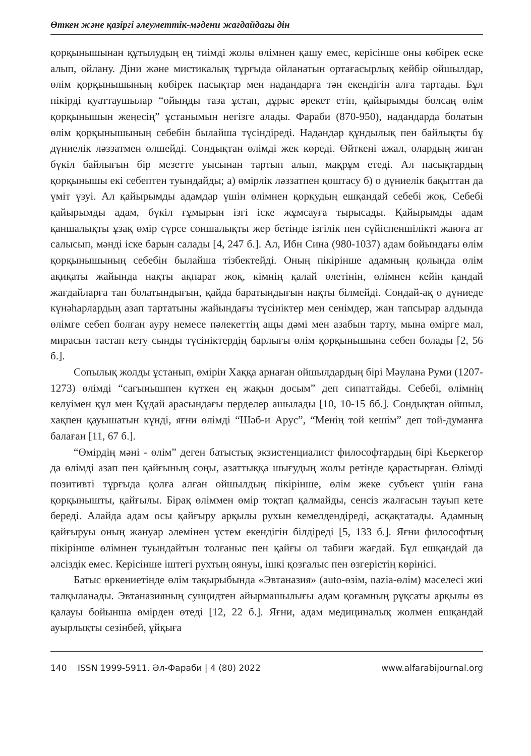Өткен және қазіргі әлеуметтік-мәдени жағдайдағы дін
қорқынышынан құтылудың ең тиімді жолы өлімнен қашу емес, керісінше оны көбірек еске алып, ойлану. Діни және мистикалық тұрғыда ойланатын ортағасырлық кейбір ойшылдар, өлім қорқынышының көбірек пасықтар мен надандарға тән екендігін алға тартады. Бұл пікірді қуаттаушылар “ойыңды таза ұстап, дұрыс әрекет етіп, қайырымды болсаң өлім қорқынышын жеңесің” ұстанымын негізге алады. Фараби (870-950), надандарда болатын өлім қорқынышының себебін былайша түсіндіреді. Надандар құндылық пен байлықты бұ дүниелік ләззатмен өлшейді. Сондықтан өлімді жек көреді. Өйткені ажал, олардың жиған бүкіл байлығын бір мезетте уысынан тартып алып, мақрұм етеді. Ал пасықтардың қорқынышы екі себептен туындайды; а) өмірлік ләззатпен қоштасу б) о дүниелік бақыттан да үміт үзуі. Ал қайырымды адамдар үшін өлімнен қорқудың ешқандай себебі жоқ. Себебі қайырымды адам, бүкіл ғұмырын ізгі іске жұмсауға тырысады. Қайырымды адам қаншалықты ұзақ өмір сүрсе соншалықты жер бетінде ізгілік пен сүйіспеншілікті жаюға ат салысып, мәнді іске барын салады [4, 247 б.]. Ал, Ибн Сина (980-1037) адам бойындағы өлім қорқынышының себебін былайша тізбектейді. Оның пікірінше адамның қолында өлім ақиқаты жайында нақты ақпарат жоқ, кімнің қалай өлетінін, өлімнен кейін қандай жағдайларға тап болатындығын, қайда баратындығын нақты білмейді. Сондай-ақ о дүниеде күнәһарлардың азап тартатыны жайындағы түсініктер мен сенімдер, жан тапсырар алдында өлімге себеп болған ауру немесе пәлекеттің ащы дәмі мен азабын тарту, мына өмірге мал, мирасын тастап кету сынды түсініктердің барлығы өлім қорқынышына себеп болады [2, 56 б.].
Сопылық жолды ұстанып, өмірін Хаққа арнаған ойшылдардың бірі Мәулана Руми (1207-1273) өлімді “сағынышпен күткен ең жақын досым” деп сипаттайды. Себебі, өлімнің келуімен құл мен Құдай арасындағы перделер ашылады [10, 10-15 бб.]. Сондықтан ойшыл, хақпен қауышатын күнді, яғни өлімді “Шәб-и Арус”, “Менің той кешім” деп той-думанға балаған [11, 67 б.].
“Өмірдің мәні - өлім” деген батыстық экзистенциалист философтардың бірі Кьеркегор да өлімді азап пен қайғының соңы, азаттыққа шығудың жолы ретінде қарастырған. Өлімді позитивті тұрғыда қолға алған ойшылдың пікірінше, өлім жеке субъект үшін ғана қорқынышты, қайғылы. Бірақ өліммен өмір тоқтап қалмайды, сенсіз жалғасын тауып кете береді. Алайда адам осы қайғыру арқылы рухын кемелдендіреді, асқақтатады. Адамның қайғыруы оның жануар әлемінен үстем екендігін білдіреді [5, 133 б.]. Яғни философтың пікірінше өлімнен туындайтын толғаныс пен қайғы ол табиғи жағдай. Бұл ешқандай да әлсіздік емес. Керісінше іштегі рухтың оянуы, ішкі қозғалыс пен өзгерістің көрінісі.
Батыс өркениетінде өлім тақырыбында «Эвтаназия» (auto-өзім, nazia-өлім) мәселесі жиі талқыланады. Эвтаназияның суицидтен айырмашылығы адам қоғамның рұқсаты арқылы өз қалауы бойынша өмірден өтеді [12, 22 б.]. Яғни, адам медициналық жолмен ешқандай ауырлықты сезінбей, ұйқыға
140 ISSN 1999-5911. Әл-Фараби | 4 (80) 2022 www.alfarabijournal.org